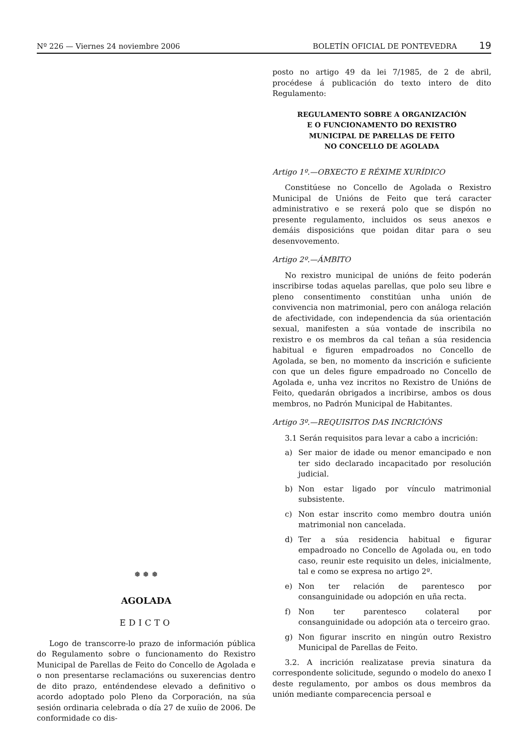Nº 226 — Viernes 24 noviembre 2006 BOLETÍN OFICIAL DE PONTEVEDRA 19
❅ ❅ ❅
AGOLADA
EDICTO
Logo de transcorre-lo prazo de información pública do Regulamento sobre o funcionamento do Rexistro Municipal de Parellas de Feito do Concello de Agolada e o non presentarse reclamacións ou suxerencias dentro de dito prazo, enténdendese elevado a definitivo o acordo adoptado polo Pleno da Corporación, na súa sesión ordinaria celebrada o día 27 de xuíio de 2006. De conformidade co dis-
posto no artigo 49 da lei 7/1985, de 2 de abril, procédese á publicación do texto intero de dito Regulamento:
REGULAMENTO SOBRE A ORGANIZACIÓN
E O FUNCIONAMENTO DO REXISTRO
MUNICIPAL DE PARELLAS DE FEITO
NO CONCELLO DE AGOLADA
Artigo 1º.—OBXECTO E RÉXIME XURÍDICO
Constitúese no Concello de Agolada o Rexistro Municipal de Unións de Feito que terá caracter administrativo e se rexerá polo que se dispón no presente regulamento, incluidos os seus anexos e demáis disposicións que poidan ditar para o seu desenvovemento.
Artigo 2º.—ÁMBITO
No rexistro municipal de unións de feito poderán inscribirse todas aquelas parellas, que polo seu libre e pleno consentimento constitúan unha unión de convivencia non matrimonial, pero con análoga relación de afectividade, con independencia da súa orientación sexual, manifesten a súa vontade de inscribila no rexistro e os membros da cal teñan a súa residencia habitual e figuren empadroados no Concello de Agolada, se ben, no momento da inscrición e suficiente con que un deles figure empadroado no Concello de Agolada e, unha vez incritos no Rexistro de Unións de Feito, quedarán obrigados a incribirse, ambos os dous membros, no Padrón Municipal de Habitantes.
Artigo 3º.—REQUISITOS DAS INCRICIÓNS
3.1 Serán requisitos para levar a cabo a incrición:
a) Ser maior de idade ou menor emancipado e non ter sido declarado incapacitado por resolución judicial.
b) Non estar ligado por vínculo matrimonial subsistente.
c) Non estar inscrito como membro doutra unión matrimonial non cancelada.
d) Ter a súa residencia habitual e figurar empadroado no Concello de Agolada ou, en todo caso, reunir este requisito un deles, inicialmente, tal e como se expresa no artigo 2º.
e) Non ter relación de parentesco por consanguinidade ou adopción en uña recta.
f) Non ter parentesco colateral por consanguinidade ou adopción ata o terceiro grao.
g) Non figurar inscrito en ningún outro Rexistro Municipal de Parellas de Feito.
3.2. A incrición realizatase previa sinatura da correspondente solicitude, segundo o modelo do anexo I deste regulamento, por ambos os dous membros da unión mediante comparecencia persoal e